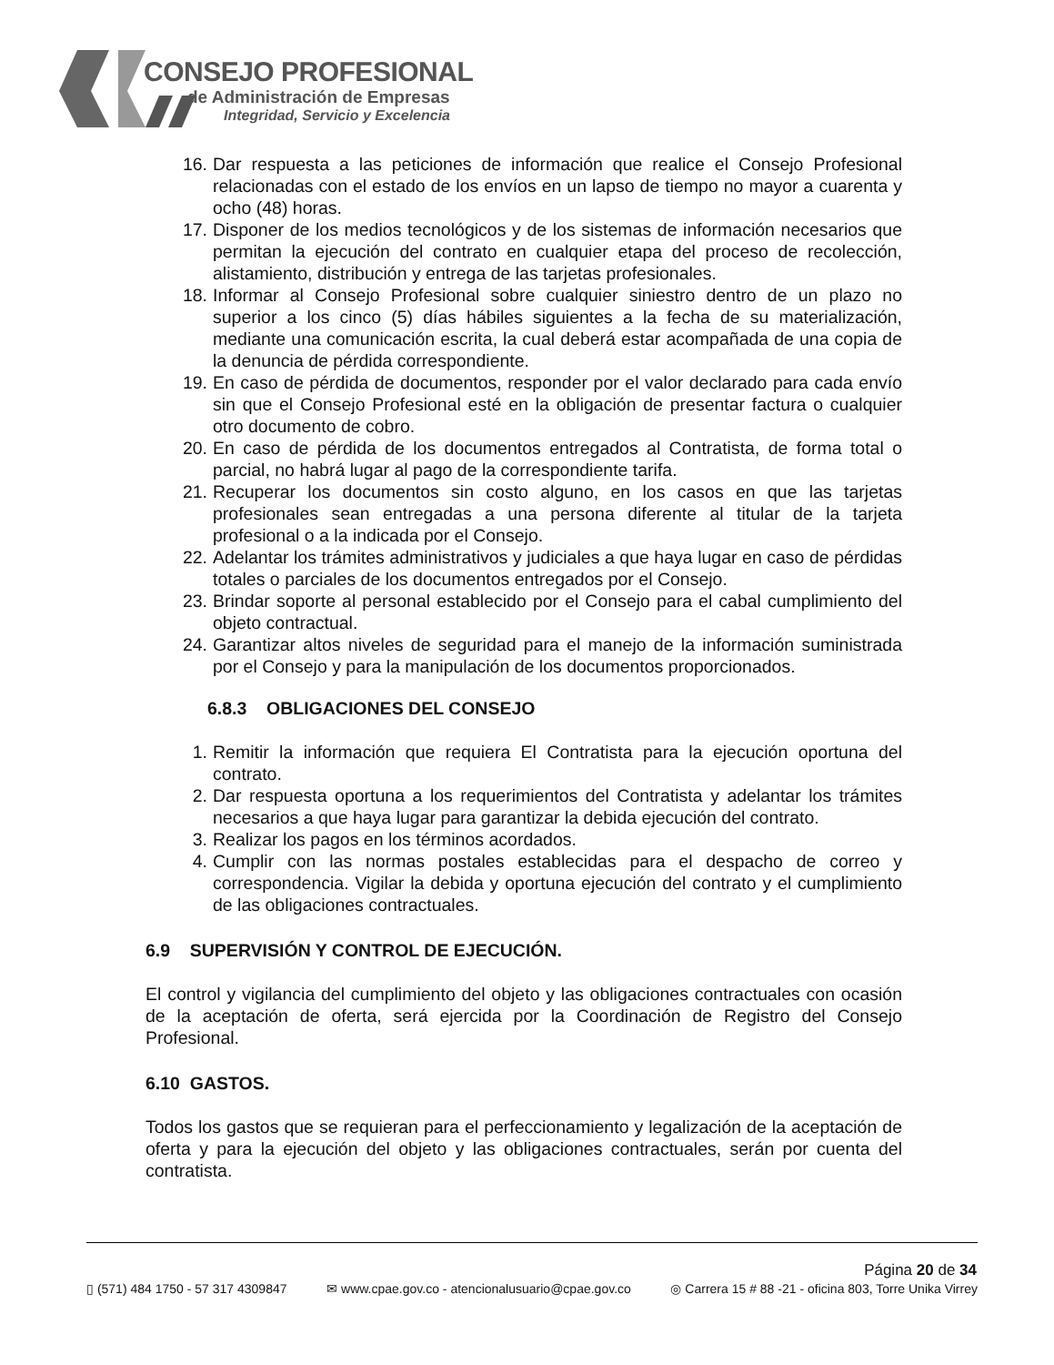CONSEJO PROFESIONAL
de Administración de Empresas
Integridad, Servicio y Excelencia
16. Dar respuesta a las peticiones de información que realice el Consejo Profesional relacionadas con el estado de los envíos en un lapso de tiempo no mayor a cuarenta y ocho (48) horas.
17. Disponer de los medios tecnológicos y de los sistemas de información necesarios que permitan la ejecución del contrato en cualquier etapa del proceso de recolección, alistamiento, distribución y entrega de las tarjetas profesionales.
18. Informar al Consejo Profesional sobre cualquier siniestro dentro de un plazo no superior a los cinco (5) días hábiles siguientes a la fecha de su materialización, mediante una comunicación escrita, la cual deberá estar acompañada de una copia de la denuncia de pérdida correspondiente.
19. En caso de pérdida de documentos, responder por el valor declarado para cada envío sin que el Consejo Profesional esté en la obligación de presentar factura o cualquier otro documento de cobro.
20. En caso de pérdida de los documentos entregados al Contratista, de forma total o parcial, no habrá lugar al pago de la correspondiente tarifa.
21. Recuperar los documentos sin costo alguno, en los casos en que las tarjetas profesionales sean entregadas a una persona diferente al titular de la tarjeta profesional o a la indicada por el Consejo.
22. Adelantar los trámites administrativos y judiciales a que haya lugar en caso de pérdidas totales o parciales de los documentos entregados por el Consejo.
23. Brindar soporte al personal establecido por el Consejo para el cabal cumplimiento del objeto contractual.
24. Garantizar altos niveles de seguridad para el manejo de la información suministrada por el Consejo y para la manipulación de los documentos proporcionados.
6.8.3 OBLIGACIONES DEL CONSEJO
1. Remitir la información que requiera El Contratista para la ejecución oportuna del contrato.
2. Dar respuesta oportuna a los requerimientos del Contratista y adelantar los trámites necesarios a que haya lugar para garantizar la debida ejecución del contrato.
3. Realizar los pagos en los términos acordados.
4. Cumplir con las normas postales establecidas para el despacho de correo y correspondencia. Vigilar la debida y oportuna ejecución del contrato y el cumplimiento de las obligaciones contractuales.
6.9 SUPERVISIÓN Y CONTROL DE EJECUCIÓN.
El control y vigilancia del cumplimiento del objeto y las obligaciones contractuales con ocasión de la aceptación de oferta, será ejercida por la Coordinación de Registro del Consejo Profesional.
6.10 GASTOS.
Todos los gastos que se requieran para el perfeccionamiento y legalización de la aceptación de oferta y para la ejecución del objeto y las obligaciones contractuales, serán por cuenta del contratista.
Página 20 de 34
▯ (571) 484 1750 - 57 317 4309847 ✉ www.cpae.gov.co - atencionalusuario@cpae.gov.co ◎ Carrera 15 # 88 -21 - oficina 803, Torre Unika Virrey